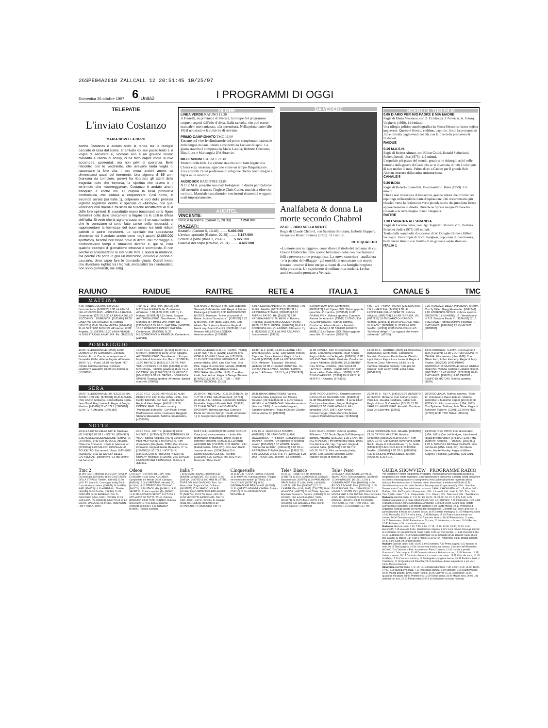26SPE04A2610 ZALLCALL 12 20:51:45 10/25/97
Domenica 26 ottobre 1997 6 l'Unità2 I PROGRAMMI DI OGGI
TELEPATIE
L'inviato Costanzo
MARIA NOVELLA OPPO
Anche Costanzo è andato sotto la tenda, tra le famiglie cacciate di casa dal sisma. E' arrivato col suo passo lento e la voglia di ascoltare e, siccome non è un giovane inviato d'assalto a caccia di scoop, ci ha fatto capire come si vive accampati, spaventati, ma non privi di speranza. Bello l'incontro con le vecchiette, che avevano tanta voglia di raccontare la loro vita, i loro ormai antichi amori, da dimenticarsi quasi del terremoto. Una signora di 89 anni («ancora da compiere, però») ha ricordato gli attimi della tragedia: tutto che tremava, la nipotina che urlava e il terremoto che «scorreggiava». Costanzo è andato avanti tranquillo e anche noi. Ci colpiva la bella pronuncia centroitalica, che aiutava a simpatizzare. Così come, in seconda serata (su Italia 1), colpivano le voci della protesta leghista registrate dentro lo speciale di «Mobys», con quei veneziani così fluenti e musicali da riuscire accattivanti al di là delle loro opinioni. E soprattutto erano trascinanti certe figure femminili colte dalle telecamere a litigare tra le calli in difesa dell'Italia. Si vede che la signora Lucia non è un caso isolato e che le veneziane si sono fatte carico della necessità di rappresentare la fermezza del buon senso tra tanti ridicoli patrioti di patrie inesistenti. Lo speciale era abbastanza divertente ed è andato anche bene negli ascolti (2.066.000 spettatori), benché non fosse privo di difetti. Nel montaggio si confondevano tempi e situazioni diverse e, qui si, c'era qualche esempio di giornalismo intrusivo e scomposto. E non perché ci scandalizzino le interviste fatte a operai in mutande, ma perché chi porta in giro un microfono, dovunque decida di cacciarlo, deve saper fare le domande giuste. Questi inviati che diventano leghisti tra i leghisti, sindacalisti tra i sindacalisti, non sono giornalisti, ma Zelig.
24 ORE
LINEA VERDE RAIUNO 12.20
A Pianella, in provincia di Pescara, la troupe del programma scopre i segreti dell'olio d'oliva. Dalla raccolta, che può essere manuale o meccanizzata, alla spremitura. Nella prima parte (alle 10) il notiziario e le rubriche di servizio.
PRIMO CAMPIONATO TMC 16.00
Entrano nel vivo le eliminatorie del primo campionato nazionale della lingua italiana, ideato e condotto da Luciano Rispoli. La giuria stavolta è composta da Maria Latella, Roberto Cotroneo, Dina Luce e Mariangela D'Abbraccio.
MILLENNIUM ITALIA 1 21.30
Mistero della fede. Le vittime stavolta sono tutte legate alla Chiesa e gli assassini agiscono come un tempo l'Inquisizione. Tra i sospetti c'è un professore di religione che ha perso moglie e figlia in un incendio...
AUDIOBOX RADIOTRE 23.00
N.O.R.M.A. progetto musicale bolognese in diretta per Radiotre. All'ensemble si unisce l'inglese Chris Cutler, musicista oltre che scrittore. Materiale camaleontico con inserti elettronici e oggetti usati impropriamente.
AUDITEL
VINCENTE:
Striscia la notizia (Canale 5, 20.30) ........ 7.258.000
PIAZZATI:
Beautiful (Canale 5, 13.48) ........ 5.493.000
L'inviato speciale (Raiuno, 20.45) ........ 5.157.000
Scherzi a parte (Italia 1, 20.45) ........ 5.027.000
Guardia del corpo (Raidue, 21.01) ........ 4.697.000
DA VEDERE
Analfabeta & donna La morte secondo Chabrol
22.40 IL BUIO NELLA MENTE
Regia di Claude Chabrol, con Sandrine Bonnaire, Isabelle Huppert, Jacqueline Bisset. Francia (1995). 111 minuti.
RETEQUATTRO
«La morte non sa leggere», come diceva il titolo del romanzo da cui Claude Chabrol ha tratto questo bellissimo polar con due femmine folli e perverse come protagoniste. La nuova cameriera - analfabeta - e la postina del villaggio - già omicida in un passato non troppo lontano - tessono il loro intrigo ai danni di una famiglia borghese della provincia. Un capolavoro di millimetrica crudeltà. Le due attrici entrambe premiate a Venezia.
SCEGLI IL TUO FILM
0.05 DIARIO PER MIO PADRE E MIA MADRE
Regia di Marta Meszaros, con Z. Czinkoczi, J. Nowicki, A. Polony. Ungheria (1990). 114 minuti.
Una trilogia politico-autobiografica da Marta Meszaros, brava regista ungherese. Questo è il terzo, e ultimo, capitolo. In cui la protagonista Juli è travolta dagli eventi del '56, con la fine della primavera di Budapest.
RAIDUE
0.10 M.A.S.H.
Regia di Robert Altman, con Elliott Gould, Donald Sutherland, Robert Duvall. Usa (1970). 116 minuti.
L'ospedale più pazzo del mondo, grazie a tre chirurghi attivi nelle retrovie della guerra di Corea che se le inventano di tutti i colori pur di non morire di noia. Palma d'oro a Cannes per il grande Bob Altman, maestro della satira antiamericana.
CANALE 5
0.30 INDIA
Regia di Roberto Rossellini. Documentario. Italia (1959). 251 minuti.
L'India non misteriosa di Rossellini, grande autore che trovava nel reportage un'incredibile fonte d'ispirazione. Dal documentario più classico verso la fiction con varie piccole storie che prendono forma apparentemente in diretta. Durante le riprese nacque l'amore tra il cineasta e la terza moglie Sonali Dasgupta.
RAITRE
1.30 L'ANATRA ALL'ARANCIA
Regia di Luciano Salce, con Ugo Tognazzi, Monica Vitti, Barbara Bouchet. Italia (1975) 110 minuti.
Tratto dalla commedia di successo di W. Douglas Home e Gilbert Sauvajon. Una coppia di ricchi borghesi, dopo anni di convivenza, trova nuovi stimoli con l'arrivo di un giovane ospite straniero.
ITALIA 1
RAIUNO RAIDUE RAITRE RETE 4 ITALIA 1 CANALE 5 TMC
MATTINA
6.45 PANDA L'ULTIMO RIFUGIO. Documentario. [2428220] 7.30 LA BANDA DELLO ZECCHINO... ASPETTA LA BANDA. Contenitore. [33713] 8.30 LA BANDA DELLO ZECCHINO... DOMENICA. [2531404] 10.00 LINEA VERDE ORIZZONTI. Rubrica. [1017201] 10.45 SANTA MESSA. [6847404] 11.45 SETTIMO GIORNO. All'interno: 12.00 Angelus. [51759369] 12.20 LINEA VERDE - IN DIRETTA DALLA NATURA. Rb. [3852510]
7.00 TG 2 - MATTINA. [85715] 7.05 MATTINA IN FAMIGLIA. Contenitore. All'interno: 7.30, 8.00, 8.30, 9.00 Tg 2 - Mattina. [8748978] 9.25 Jerez, Spagna: AUTOMOBILISMO. Gran Premio d'Europa. Mondiale di Formula Uno. Warm Up. [2336404] 10.05 TG 2 - MATTINA. [5400336] 10.10 DOMENICA DISNEY MATTINA. Contenitore. [8643881] 11.30 MEZZOGIORNO IN FAMIGLIA. Contenitore. [249881]
6.45 NATA DI MARZO. Film. Con Jaqueline Sassard, Gabriele Ferzetti. Regia di Antonio Pietrangeli. [7441125] 8.30 BUONGIORNO MUSICA. Musicale. "Invito ai concerti di Raitre: Juditha Triumphans". [7260539] 9.20 IL MARITO. Film (Italia, 1958, b/n). Con Alberto Sordi, Aurora Bautista. Regia di Nanni Loy, Gianni Puccini. [2923510] 10.45 Venezia: ATLETICA LEGGERA. Venicemarathon. [2779189]
6.50 A CUORE APERTO. Tf. [6650355] 7.40 BURK. Telefilm. [6873133] 8.30 TG 4 - RASSEGNA STAMPA. [6104065] 8.50 AFFARE FATTO. Rb. [3556171] 9.00 NATURALMENTE SU RETE 4. Rubrica (Replica). [3133] 9.30 DOCUMENTARIO. [6220] 10.00 S. MESSA. [1040539] 10.45 LA DOMENICA DEL VILLAGGIO. All'interno: Tg 4. [8282959] 12.30 L'ALTRO AZZURRO. Documentario. [99355]
6.30 BIM BUM BAM. Contenitore. [81285978] 9.45 Tignes: SCI. Slalom gigante maschile. 1ª manche. [4268046] 11.00 GRAND PRIX. Rubrica sportiva. Conduce Andrea De Adamich. [33201] 12.00 GUIDA AL CAMPIONATO. Rubrica sportiva. Conducono Alberto Brandi e Maurizio Mosca. [3404] 12.30 STUDIO APERTO. [69881] 12.45 Tignes: SCI. Slalom gigante maschile. 2ª manche. [8525572]
6.00 TG 5 - PRIMA PAGINA. [2314336] 8.00 TG 5 - MATTINA. [84959] 9.00 LE FRONTIERE DELLO SPIRITO. Rubrica religiosa. [4662794] 9.45 ANTEPRIMA. (R). [7087152] 10.00 DIARIO DI VIAGGIO. Rubrica. [2956171] 10.50 SPECIALE "MEN IN BLACK". [9868201] 11.00 PAPÀ NOÈ. Telefilm. [42959] 12.00 CASA VIANELLO. "Noblesse oblige" - "La ragazza che venne dal freddo". [46775]
7.30 I RAGAZZI DELLA PRATERIA. Telefilm. Con Ty Miller, Gregg Rainwater. [5997249] 9.05 DOMENICA SPORT. Rubrica sportiva. [96535978] 11.55 ANGELUS. "Benedizione di S.S. Giovanni Paolo II". [3584510] 12.10 TMC RACE. Rubrica sportiva (Replica). -.- TMC NEWS. [2665997] 12.45 METEO. [2068020]
POMERIGGIO
13.30 TELEGIORNALE. [2626] 14.00 DOMENICA IN. Contenitore. Conduce Fabrizio Frizzi. Con la partecipazione di Donatella Raffai, Alberto Angela. All'interno: 18.00 Tg 1 - Flash; 18.10 Rai Sport - 90° minuto. Rubrica sportiva. Conduce Giampiero Galeazzi; 19.30 Che tempo fa. [15790355]
13.00 TG 2 - GIORNO. [87152] 13.20 TG 2 - MOTORI. [8083666] 13.30 Jerez, Spagna: AUTOMOBILISMO. Gran Premio d'Europa. Mondiale di Formula Uno. Gara. [27508794] 17.00 METEO 2. [89571] 17.05 RAI PER VOI: UN PRETE TRA NOI. [823881] 17.20 MARSHALL. Telefilm. [212591] 18.10 TG 2 - DOSSIER. (R). [2861713] 18.55 METEO 2. [8047220] 19.00 RAI SPORT - DOMENICA SPRINT. Rubrica sportiva. All'interno: Basket maschile. [66065]
13.00 LA LEGGE DI BIRD. Telefilm. [76404] 14.00 TGR / TG 3. [22201] 14.25 IN THE WORLD TONIGHT. Musicale. [7615959] 15.25 DESTINAZIONE PIOVAROLO. Film comico (Italia, 1956, b/n). Con Totò, Tina Pica. Regia di Domenico Paolella. [968539] 16.55 IL CAVALIERE DELLA VALLE SOLITARIA. Film (USA, 1953). Con Alan Ladd, Jean Arthur. Regia di George Stevens. [87596201] 19.00 TG 3 / TGR. -.- TGR - SPORT REGIONE. [3152]
13.30 TG 4. [5336] 14.00 IL LEONE. Film avventura (USA, 1962). Con William Holden, Capucine, Trevor Howard. Regia di Jack Cardiff. [433268] 16.00 LA DOTTORESSA GIO'. Miniserie. "L'accusa". (Replica). [413404] 18.00 CHICAGO HOSPITAL - IN CORSA PER LA VITA. Telefilm. "L'ultimo giorno". All'interno: 18.55 Tg 4. [73342978]
14.00 FAVOLA. Film Tv commedia (Italia, 1995). Con Ambra Angiolini, Ryan Krause. Regia di Fabrizio De Angelis. [789959] 16.00 VOLEVO SALUTARE. Musicale. Conducono Linus e Albertino. [3015404] 18.15 BENNY HILL SHOW. Comiche. [559794] 18.30 FLIPPER. Telefilm. "Fratelli come noi". Con Jessica Alba, Collen Flynn. [10336] 19.30 STUDIO APERTO. [73201] 19.52 FATTI E MISFATTI. Attualità. [8744201]
13.00 TG 5 - GIORNO. [3626] 13.30 BUONA DOMENICA. Contenitore. Conducono Maurizio Costanzo, Paola Barale, Claudio Lippi, Enrico Papi e Luca Laurenti. Regia di Roberto Cenci. All'interno: 18.15 Io e la mamma. Situation comedy. "Una più del diavolo". Con Gerry Scotti, Delia Scala. [90669978]
13.05 IRONSIDE. Telefilm. Con Raymond Burr. [6102978] 14.00 L'ULTIMO COLPO IN CANNA. Film western (Usa 1968). Con Glenn Ford, Arthur Kennedy. Regia di Jerry Thorpe. [2652930] 16.00 PRIMO CAMPIONATO NAZIONALE DELLA LINGUA ITALIANA. Varietà. Conduce Luciano Rispoli. [46673607] 18.40 METEO. [3787688] 18.45 TMC NEWS. [996201] 19.00 CRONO - TEMPO DI MOTORI. Rubrica sportiva. [4539]
SERA
20.00 TELEGIORNALE. [87713] 20.35 RAI SPORT NOTIZIE. [3783591] 20.45 MAMMA PER CASO. Miniserie. Con Raffaella Carrà, Jean Sorel, Ray Lovelock. Regia di Sergio Martino. [745404] 22.40 TG 1. [7860688] 22.45 TV 7. Attualità. [1665189]
20.30 TG 2 - 20,30. [99775] 20.50 ALIBI PERFETTO. Film thriller (USA, 1994). Con Hector Elizondo, Teri Garr, Lydie Denier. Regia di Kenn Meyer. [461591] 22.35 DISOKKUPATI. Situation comedy. "Prepararsi al decollo". Con Paolo Ferrari, Pierfrancesco Loche, Francesca Reggiani, Stefano Masciarelli, Sabrina Impacciatore. [4731539]
20.00 ON THE ROAD. [715] 20.30 BLOB. DI TUTTO DI PIÙ. Videoframmenti. [15713] 20.40 ELISIR. Rubrica. Conducono Michele Mirabella. Regia di Patrizia Belli. [229881] 22.25 RAI SPORT - LA DOMENICA SPORTIVA. Rubrica sportiva. Conduce Paola Ferrari con Giorgio Tosatti. All'interno: Tg 3; Telegiornali regionali. [5890959]
20.35 BRAVO BRAVISSIMO. Varietà. Conduce Mike Bongiorno con Miriana Trevisan. [3974423] 22.40 IL BUIO NELLA MENTE - LA CÉRÉMONIE. Film drammatico (Francia, 1995). Con Isabelle Huppert, Sandrine Bonnaire. Regia di Claude Chabrol Prima visione Tv. [3806930]
20.00 PICCOLI BRIVIDI. Situation comedy. [14572] 20.25 MAI DIRE GOL. [9349317] 21.30 MILLENNIUM. Telefilm. "Il serial killer". Con Lance Henriksen, Megan Gallagher. [61046] 22.30 L'IMPLACABILE. Film fantastico (USA, 1987). Con Arnold Schwarznegger, Maria Conchita Alonso. Regia di Paul Michael Glaser. [8789591]
20.00 TG 5 - SERA. [7404] 20.30 DESERTO DI FUOCO. Miniserie. Con Anthony Delon, Virna Lisi, Claudia Cardinale, Fabio Testi. Regia di Enzo G. Castellari. [87423] 22.30 TARGET - ANNO ZERO. Attualità. Conduce Gaia De Laurentiis. [20591]
20.00 GOLEADA. Rubrica sportiva. "Serie B". Conducono Marco Balestri, Martina Colombari e Massimo Caputi. [2572] 20.30 ROCKY III. Film drammatico (USA, 1982). Con Sylvester Stallone, Talia Shire. Regia di Sylvester Stallone. [72591] 22.30 METEO. [27607] 22.35 TMC SERA. [285152]
NOTTE
23.45 LA CITTÀ DELLE NOTE. Musicale. [8177423] 0.20 TG 1 - NOTTE. [8657992] 0.35 AGENDA/ZODIACO/CHE TEMPO FA. [37564553] 0.40 SOTTOVOCE. Attualità. "Maurizio Costanzo: L'Italia in televisione". [8793244] 1.20 CALCIO: CORSA ALLO SCUDETTO. Documenti. "Anno 1983-1984". [93345060] 3.10 LE CIVILTÀ DELLE CATTEDRALI. Documenti. "Le due anime del barocco".
23.10 TG 2 - NOTTE. [2411572] 23.25 METEO 2. [5735046] 23.30 SORGENTE DI VITA. Rubrica religiosa. [9978] 24.00 DIARIO PER MIO PADRE E MIA MADRE. Film drammatico (Ungheria, 1990). Con Zsuzsa Czinkòczi. Regia di Marta Meszaros. 1ª Tv. [7592992] 1.50 TG 2 - NOTTE (R). [3443195] 2.05 MI RITORNI IN MENTE - REPLAY. Musicale. [7526008] 2.50 DIPLOMI UNIVERSITARI A DISTANZA. Rubrica di didattica.
0.20 TG 3. [1022669] 0.30 FUORI ORARIO. Cose (mai) viste presenta: -.- India. Film drammatico (India/Italia, 1959). Regia di Roberto Rossellini. [4902331] 2.10 ANNI AZZURRI. Rb. [7512805] 2.55 GRISBÌ. Film (Italia/Francia, 1954, b/n). Con Jean Gabin, Jeanne Moreau. [2534244] 4.25 IL COMMISSARIO CORSO. Telefilm. [7235195] 5.20 CONCERTO DAL VIVO. Musicale. "Gino Paoli".
1.05 TG 4 - RASSEGNA STAMPA. [4108263] 1.30 HARDCASTLE AND MCCORMICK. Tf. "Il boxer". [1451640] 2.20 MANNIX. Telefilm. "Un cappotto di seconda mano". [8914060] 3.10 WINGS. Telefilm. "Amore dal dentista". [5324176] 3.30 TG 4 - RASSEGNA STAMPA (Replica). [2992176] 3.50 GIUDICE DI NOTTE. Tf. [1386621] 4.20 MATT HOUSTON. Telefilm. "La vendetta".
0.25 ITALIA 1 SPORT. Rubrica sportiva. All'interno: 0.30 Studio Sport; 0.40 Rassegna stampa. Attualità. [1451263] 1.30 L'ANATRA ALL'ARANCIA. Film commedia (Italia, 1975). Con Monica Vitti, Ugo Tognazzi. Regia di Luciano Salce. [2362621] 3.30 SETTE VOLTE SETTE. Film commedia (Italia, 1968). Con Gastone Moschin, Lionel Stander. Regia di Michele Lupo.
23.25 NONSOLOMODA. Attualità. [4586607] 23.55 CATTIVI MAESTRI. Rubrica. All'interno: [8383626] 0.10 M.A.S.H. Film (USA, 1970). Con Donald Sutherland, Elliott Gould. Regia di Robert Altman; Tg 5 - Notte. [83569379] 3.02 L'ORA DI HITCHCOCK. Telefilm. [7949485] 4.00 TG 5. [7895824] 4.30 MISSIONE IMPOSSIBILE. Telefilm. [7926534] 5.30 TG 5.
23.00 CUTTER WAYS. Film drammatico (USA, 1981). Con Jeff Bridges, John Heard. Regia di Ivan Passer. [8714997] 1.05 TMC DOMANI. Attualità. -.- METEO. [2559350] 1.20 IL SIGNORE RESTA A PRANZO. Film commedia (USA, 1942, b/n). Con Bette Davis, Monte Wooley. Regia di William Keighley (Replica). [2360911] 3.20 CNN.
Tmc 2
14.00 FLASH. [885591] 14.05 CLIP TO CLIP. Rb musicale. [2073046] 16.00 GIUSTIZIERI DELLA STRADA. Telefilm. [619046] 17.00 VOLLEY. Serie A1. Cosmogas Volley Forlì-Casa Modena Unibon. [191959] 19.00 NEW AGE. [850171] 19.30 HARDBALL. Telefilm. [364959] 20.30 FLASH. [288510] 20.35 CERCATE QUEL BAMBINO. Film-Tv drammatico (USA, 1991). [237336] 22.25 GOLEADA. Rb. (Replica). [968775] 23.00 LA CORTE MARZIALE DI JACKIE ROBINSON. Film-Tv (USA, 1990).
Odeon
12.00 CONTENITORE DEL MATTINO. [71453510] 16.30 Creta: AQUABIKE. Campionato del Mondo U.I.M. Classpro. [565626] 17.00 COPERTINA. Attualità (R). [611404] 18.00 TERRITORIO ITALIANO. [560171] 18.30 STACK. (R). [843881] 18.30 SPORTIVI. Rubrica sportiva (R). [545862] 19.30 MAGAZINE DI SPORT, CULTURA E ATTUALITÀ DA TUTTA ITALIA. Rubrica. [80615442] 23.30 TAPE RUNNER. Rubrica. [202846] 0.15 PELLIKOLA. Rubrica (Replica). [8460337] 0.30 COWBOY MAMBO. Rubrica musicale.
Italia 7
7.30 SPAZIO LOCALE. [890959] 8.30 DOMENICA INSIEME. [52197317] 12.45 CINEMA. [2667152] 14.00 MIMÌ BLUETTE... FIORE DEL MIO GIARDINO. Film. Con Monica Vitti. Regia di Carlo Di Palma. [96335572] 17.00 SPAZIO LOCALE. [626336] 18.00 DETECTIVE PER AMORE. Tf. [5839794] 19.15 TG. News. [3021591] 20.50 VENDETTA INCROCIATA. Film-Tv (USA, 1991). Con M. Ironside, D. Swayze. Regia di R. Solberg. [198794] 22.30 VERAMENTE PERICOLOSO. Film Tv.
Cinquestelle
12.00 S.O.S. TERRA. Rubrica. [735423] 12.30 MOVING. Rubrica sportiva. "Viaggio nel mondo dei motori". [172930] 13.00 CALCIO A 5. [66751733] 19.30 INFORMAZIONE REGIONALE. [382355] 20.30 QUESTO GRANDE CINEMA. Rubrica. [783220] 22.30 INFORMAZIONE REGIONALE.
Tele+ Bianco
10.45 GET SHORTY. Film commedia. [1784978] 12.30 IL GIARDINO SELVAGGIO. Documentario. [537978] 13.30 PARLANDO E SPARLANDO. Fl (USA, 1996). [4606336] 14.55 FLUKE. Film [29329171] 17.20 CASPER. Film (USA, 1995). [7341775] 19.00 HOMICIDE. [639775] 20.00 ZONA. Speciale Mondiale Formula 1. Rubrica. [635959] 21.00 CONGO. Film avventura (USA, 1995). [5818171] 22.45 PRIMA E DOPO. Film. [1059607] 0.30 BASEBALL MLB. World Series. Gara 6/7. [74840008]
Tele+ Nero
10.45 ALLA RICERCA DELLA VALLE INCANTATA 2. Film animazione. [1924065] 12.00 HOMICIDE. [831591] 12.50 IL COMMEDIANTE. Film. [1846539] 14.50 PICCOLE DONNE. Film. [2352626] 16.45 FOUR ROOMS. Film. [2116065] 18.20 VIAGGI DI NOZZE. Film. [65714626] 20.30 MOONLIGHT & VALENTINO. Film commedia (USA, 1995). [124369] 22.30 HIROSHIMA. Miniserie. [3661201] 23.45 FRANÇOIS TRUFFAUT, LE PORTRAIT VOLÉ. Film. [9652256] 1.15 SHOWGIRLS. Film.
GUIDA SHOWVIEW · PROGRAMMI RADIO
Per registrare il Vostro programma Tv digitare i numeri ShowView stampati accanto al programma che volete registrare, sul programmatore ShowView. Lasciate l'unità ShowView sul Vostro videoregistratore e il programma verrà automaticamente registrato all'ora indicata. Per informazioni, il "Servizio clienti ShowView" al telefono 06/68.89.42.56. ShowView è un marchio della GemStar Development Corporation (C) 1991 - GemStar Development Corp. Tutti i diritti sono riservati. CANALI SHOWVIEW: 001 - RaiUno; 002 - RaiDue; 003 - RaiTre; 004 - Retequattro; 005 - Canale 5; 006 - Italia 1; 007 - Tmc; 009 - Tmc 2; 010 - Italia 7; 011 - Cinquestelle; 012 - Odeon; 013 - Tele+Nero; 014 - Tele+Bianco.
Radiouno Giornali radio: 6; 7; 8; 11; 13; 16.20; 19; 21.20; 23; 24; 2; 4; 5; 5.30. 6.05 Radiouno Musica; 6.15 Italia, istruzioni per l'uso; 6.51 Bolmare; 7.05 L'oroscopo; 7.28 Culto evangelico; 8.34 A come Agricoltura e Ambiente; 9.00 Est-Ovest. A cura della Testata Giornalistica Regionale; 9.10 Mondo cattolico; 9.30 Santa Messa; 10.17 Permesso di soggiorno. Dialogo aperto sul mondo dell'immigrazione. Condotto da Felice Liperi con la partecipazione di Maria de Lourdes Jesus; 11.05 Senti la montagna; 11.45 Anteprima sport; 12.03 Musei (R); 13.27 A voi la linea; 15.15 Bolmare; 15.20 Tutto il calcio minuto per minuto; 16.30 Domenica sport; 17.30 Radiouno Musica; 18.30 Pallavolando. 1ª parte; 19.20 Tuttobasket; 19.50 Pallavolando. 2ª parte; 20.10 Ascolta, si fa sera; 20.20 Per noi; 22.50 Bolmare; 0.34 La notte dei misteri.
Radiodue Giornali radio: 6.30; 7.30; 8.30; 12.15; 12.30; 13.30; 19.30; 22.30. 6.00 Buoncaffè; 7.15 Vivere la Fede. Meditazione religiosa; 8.02 L'Arca di Noè. Dove gli animali si incontrano. Un programma di Fulvia Fazio; 9.30 Nel mio piccolo...; 11.15 Vivere la Fede; 11.40 La Bibbia (R); 12.00 Angelus del Papa; 12.56 Consigli per gli acquisti; 13.38 Quelli che la radio. Al Marisa Bar; Fuori il rospo; 18.30 GR 2 - Anteprima; 18.32 Strada facendo; 22.40 Fans Club; 24.00 Stereonotte.
Radiotre Giornali radio: 8.45; 18.45. 6.00 Ouverture; 7.30 Prima pagina; 9.02 Appunti di volo; 10.15 Terza pagina; 10.30 Concerto di musica da camera. Concerto dell'Ensemble 600-900. Da Carissimi a Part. Incontro con Flavio Colusso; 12.00 Uomini e profeti. Domande" - "Voci proprie; 12.45 Domenica Musica. Ballate con noi; 13.45 Sintonie; 14.15 Italiani a venire; 15.15 Domenica Musica. La musica del cuore; 15.45 Vedi alla voce; 16.45 Scaffale; 17.20 Concerto d'autore; 19.30 Angiolino, brigante buono; 20.35 Radiotre Suite; Il Cartellone; 21.30 Questioni di Filosofia; 23.00 Audiobox, derive magnetiche a più voci; 24.00 Musica classica.
ItaliaRadio Giornali radio: 7; 8; 12; 15. Giornali radio flash: 7.30; 9.00; 10.00; 11.00, 16.00; 17.00. 6.30 Buongiorno Italia; 7.10 Rassegna stampa; 8.10 Ultimora; 9.05 Avanti Popolo; 10.05 Piazza grande; 12.05 Avanti Popolo; 14.05 Gulliver; 15.10 Livingstone; 16.05 Quaderni meridiani; 18.05 Prefisso 06; 18.50 Tempo pieno; 19.05 Milano sera; 20.05 Una poltrona per due; 22.00 Effetto notte; 2.02-6.29 Selezione musicale notturna.